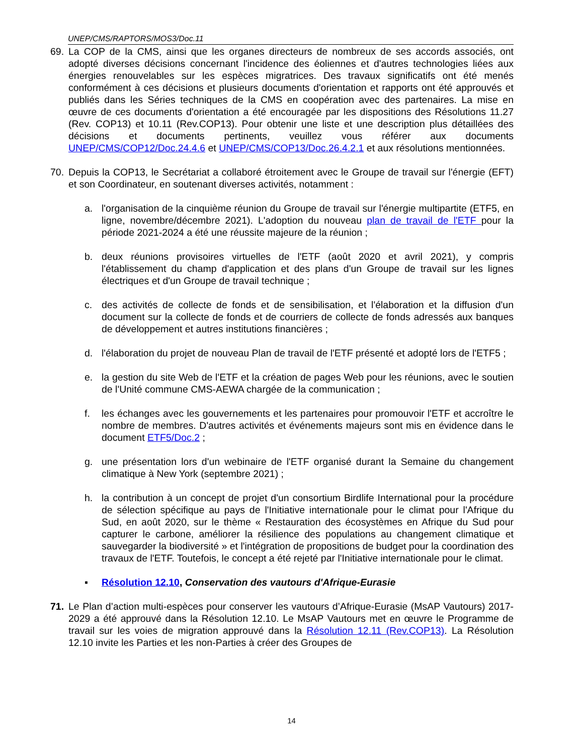UNEP/CMS/RAPTORS/MOS3/Doc.11
69. La COP de la CMS, ainsi que les organes directeurs de nombreux de ses accords associés, ont adopté diverses décisions concernant l'incidence des éoliennes et d'autres technologies liées aux énergies renouvelables sur les espèces migratrices. Des travaux significatifs ont été menés conformément à ces décisions et plusieurs documents d'orientation et rapports ont été approuvés et publiés dans les Séries techniques de la CMS en coopération avec des partenaires. La mise en œuvre de ces documents d'orientation a été encouragée par les dispositions des Résolutions 11.27 (Rev. COP13) et 10.11 (Rev.COP13). Pour obtenir une liste et une description plus détaillées des décisions et documents pertinents, veuillez vous référer aux documents UNEP/CMS/COP12/Doc.24.4.6 et UNEP/CMS/COP13/Doc.26.4.2.1 et aux résolutions mentionnées.
70. Depuis la COP13, le Secrétariat a collaboré étroitement avec le Groupe de travail sur l'énergie (EFT) et son Coordinateur, en soutenant diverses activités, notamment :
a. l'organisation de la cinquième réunion du Groupe de travail sur l'énergie multipartite (ETF5, en ligne, novembre/décembre 2021). L'adoption du nouveau plan de travail de l'ETF pour la période 2021-2024 a été une réussite majeure de la réunion ;
b. deux réunions provisoires virtuelles de l'ETF (août 2020 et avril 2021), y compris l'établissement du champ d'application et des plans d'un Groupe de travail sur les lignes électriques et d'un Groupe de travail technique ;
c. des activités de collecte de fonds et de sensibilisation, et l'élaboration et la diffusion d'un document sur la collecte de fonds et de courriers de collecte de fonds adressés aux banques de développement et autres institutions financières ;
d. l'élaboration du projet de nouveau Plan de travail de l'ETF présenté et adopté lors de l'ETF5 ;
e. la gestion du site Web de l'ETF et la création de pages Web pour les réunions, avec le soutien de l'Unité commune CMS-AEWA chargée de la communication ;
f. les échanges avec les gouvernements et les partenaires pour promouvoir l'ETF et accroître le nombre de membres. D'autres activités et événements majeurs sont mis en évidence dans le document ETF5/Doc.2 ;
g. une présentation lors d'un webinaire de l'ETF organisé durant la Semaine du changement climatique à New York (septembre 2021) ;
h. la contribution à un concept de projet d'un consortium Birdlife International pour la procédure de sélection spécifique au pays de l'Initiative internationale pour le climat pour l'Afrique du Sud, en août 2020, sur le thème « Restauration des écosystèmes en Afrique du Sud pour capturer le carbone, améliorer la résilience des populations au changement climatique et sauvegarder la biodiversité » et l'intégration de propositions de budget pour la coordination des travaux de l'ETF. Toutefois, le concept a été rejeté par l'Initiative internationale pour le climat.
▪ Résolution 12.10, Conservation des vautours d'Afrique-Eurasie
71. Le Plan d’action multi-espèces pour conserver les vautours d’Afrique-Eurasie (MsAP Vautours) 2017-2029 a été approuvé dans la Résolution 12.10. Le MsAP Vautours met en œuvre le Programme de travail sur les voies de migration approuvé dans la Résolution 12.11 (Rev.COP13). La Résolution 12.10 invite les Parties et les non-Parties à créer des Groupes de
14